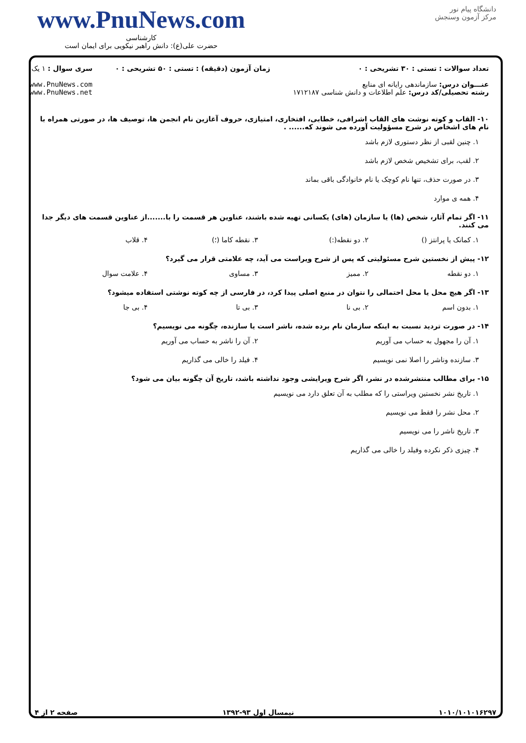www.PnuNews.com
کارشناسی
حضرت علی(ع): دانش راهبر نیکویی برای ایمان است
دانشگاه پیام نور
مرکز آزمون وسنجش
تعداد سوالات : تستی : ۳۰ تشریحی : ۰
عنـــوان درس: سازماندهی رایانه ای منابع
رشته تحصیلی/کد درس: علم اطلاعات و دانش شناسی ۱۷۱۲۱۸۷
زمان آزمون (دقیقه) : تستی : ۵۰ تشریحی : ۰
سری سوال : ۱ یک
www.PnuNews.com
www.PnuNews.net
۱۰- القاب و کوته نوشت های القاب اشرافی، خطابی، افتخاری، امتیازی، حروف آغازین نام انجمن ها، توصیف ها، در صورتی همراه با نام های اشخاص در شرح مسؤولیت آورده می شوند که...... .
۱. چنین لقبی از نظر دستوری لازم باشد
۲. لقب، برای تشخیص شخص لازم باشد
۳. در صورت حذف، تنها نام کوچک یا نام خانوادگی باقی بماند
۴. همه ی موارد
۱۱- اگر تمام آثار، شخص (ها) یا سازمان (های) یکسانی تهیه شده باشند، عناوین هر قسمت را با.......از عناوین قسمت های دیگر جدا می کنند.
۱. کمانک یا پرانتز () ۲. دو نقطه(:) ۳. نقطه کاما (؛) ۴. قلاب
۱۲- پیش از نخستین شرح مسئولیتی که پس از شرح ویراست می آید، چه علامتی قرار می گیرد؟
۱. دو نقطه ۲. ممیز ۳. مساوی ۴. علامت سوال
۱۳- اگر هیچ محل یا محل احتمالی را نتوان در منبع اصلی پیدا کرد، در فارسی از چه کوته نوشتی استفاده میشود؟
۱. بدون اسم ۲. بی نا ۳. بی تا ۴. بی جا
۱۴- در صورت تردید نسبت به اینکه سازمان نام برده شده، ناشر است یا سازنده، چگونه می نویسیم؟
۱. آن را مجهول به حساب می آوریم ۲. آن را ناشر به حساب می آوریم
۳. سازنده وناشر را اصلا نمی نویسیم ۴. فیلد را خالی می گذاریم
۱۵- برای مطالب منتشرشده در نشر، اگر شرح ویرایشی وجود نداشته باشد، تاریخ آن چگونه بیان می شود؟
۱. تاریخ نشر نخستین ویراستی را که مطلب به آن تعلق دارد می نویسیم
۲. محل نشر را فقط می نویسیم
۳. تاریخ ناشر را می نویسیم
۴. چیزی ذکر نکرده وفیلد را خالی می گذاریم
۱۰۱۰/۱۰۱۰۱۶۲۹۷ نیمسال اول ۹۳-۱۳۹۲ صفحه ۲ از ۴